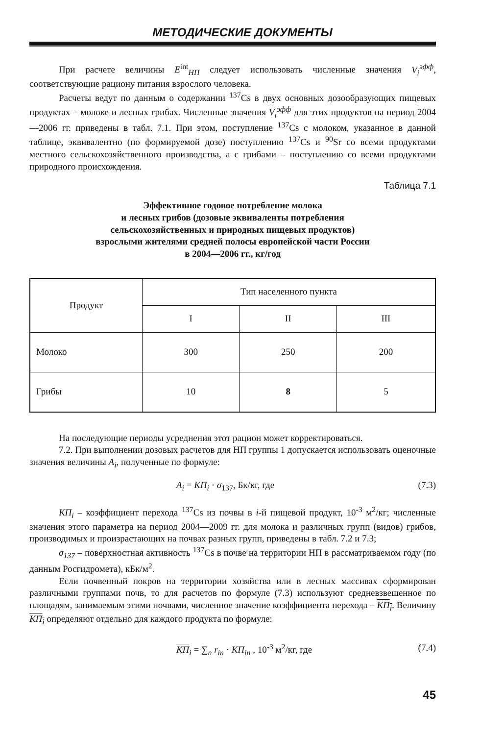МЕТОДИЧЕСКИЕ ДОКУМЕНТЫ
При расчете величины E<sup>int</sup><sub>НП</sub> следует использовать численные значения V<sub>i</sub><sup>эфф</sup>, соответствующие рациону питания взрослого человека.
Расчеты ведут по данным о содержании <sup>137</sup>Cs в двух основных дозообразующих пищевых продуктах – молоке и лесных грибах. Численные значения V<sub>i</sub><sup>эфф</sup> для этих продуктов на период 2004—2006 гг. приведены в табл. 7.1. При этом, поступление <sup>137</sup>Cs с молоком, указанное в данной таблице, эквивалентно (по формируемой дозе) поступлению <sup>137</sup>Cs и <sup>90</sup>Sr со всеми продуктами местного сельскохозяйственного производства, а с грибами – поступлению со всеми продуктами природного происхождения.
Таблица 7.1
Эффективное годовое потребление молока
и лесных грибов (дозовые эквиваленты потребления
сельскохозяйственных и природных пищевых продуктов)
взрослыми жителями средней полосы европейской части России
в 2004—2006 гг., кг/год
| Продукт | Тип населенного пункта | | |
| --- | --- | --- | --- |
| | I | II | III |
| Молоко | 300 | 250 | 200 |
| Грибы | 10 | 8 | 5 |
На последующие периоды усреднения этот рацион может корректироваться.
7.2. При выполнении дозовых расчетов для НП группы 1 допускается использовать оценочные значения величины A<sub>i</sub>, полученные по формуле:
A<sub>i</sub> = КП<sub>i</sub> · σ<sub>137</sub>, Бк/кг, где (7.3)
КП<sub>i</sub> – коэффициент перехода <sup>137</sup>Cs из почвы в i-й пищевой продукт, 10<sup>-3</sup> м<sup>2</sup>/кг; численные значения этого параметра на период 2004—2009 гг. для молока и различных групп (видов) грибов, производимых и произрастающих на почвах разных групп, приведены в табл. 7.2 и 7.3;
σ<sub>137</sub> – поверхностная активность <sup>137</sup>Cs в почве на территории НП в рассматриваемом году (по данным Росгидромета), кБк/м<sup>2</sup>.
Если почвенный покров на территории хозяйства или в лесных массивах сформирован различными группами почв, то для расчетов по формуле (7.3) используют средневзвешенное по площадям, занимаемым этими почвами, численное значение коэффициента перехода – КП<sub>i</sub>. Величину КП<sub>i</sub> определяют отдельно для каждого продукта по формуле:
КП<sub>i</sub> = ∑<sub>n</sub> r<sub>in</sub> · КП<sub>in</sub> , 10<sup>-3</sup> м<sup>2</sup>/кг, где (7.4)
45